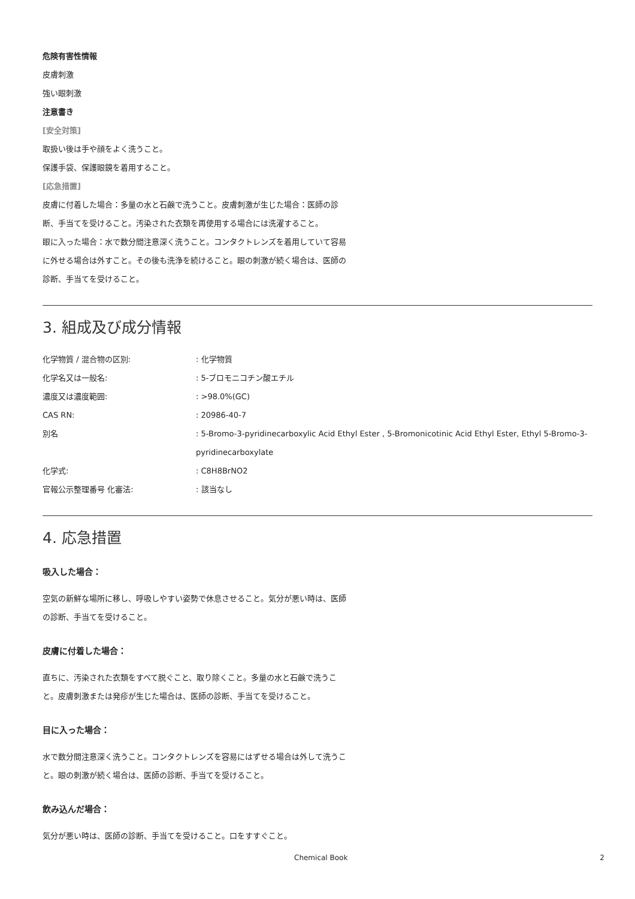危険有害性情報
皮膚刺激
強い眼刺激
注意書き
[安全対策]
取扱い後は手や顔をよく洗うこと。
保護手袋、保護眼鏡を着用すること。
[応急措置]
皮膚に付着した場合：多量の水と石鹸で洗うこと。皮膚刺激が生じた場合：医師の診断、手当てを受けること。汚染された衣類を再使用する場合には洗濯すること。
眼に入った場合：水で数分間注意深く洗うこと。コンタクトレンズを着用していて容易に外せる場合は外すこと。その後も洗浄を続けること。眼の刺激が続く場合は、医師の診断、手当てを受けること。
3. 組成及び成分情報
| 化学物質 / 混合物の区別: | : 化学物質 |
| 化学名又は一般名: | : 5-ブロモニコチン酸エチル |
| 濃度又は濃度範囲: | : >98.0%(GC) |
| CAS RN: | : 20986-40-7 |
| 別名 | : 5-Bromo-3-pyridinecarboxylic Acid Ethyl Ester , 5-Bromonicotinic Acid Ethyl Ester, Ethyl 5-Bromo-3-pyridinecarboxylate |
| 化学式: | : C8H8BrNO2 |
| 官報公示整理番号 化審法: | : 該当なし |
4. 応急措置
吸入した場合：
空気の新鮮な場所に移し、呼吸しやすい姿勢で休息させること。気分が悪い時は、医師の診断、手当てを受けること。
皮膚に付着した場合：
直ちに、汚染された衣類をすべて脱ぐこと、取り除くこと。多量の水と石鹸で洗うこと。皮膚刺激または発疹が生じた場合は、医師の診断、手当てを受けること。
目に入った場合：
水で数分間注意深く洗うこと。コンタクトレンズを容易にはずせる場合は外して洗うこと。眼の刺激が続く場合は、医師の診断、手当てを受けること。
飲み込んだ場合：
気分が悪い時は、医師の診断、手当てを受けること。口をすすぐこと。
Chemical Book 2